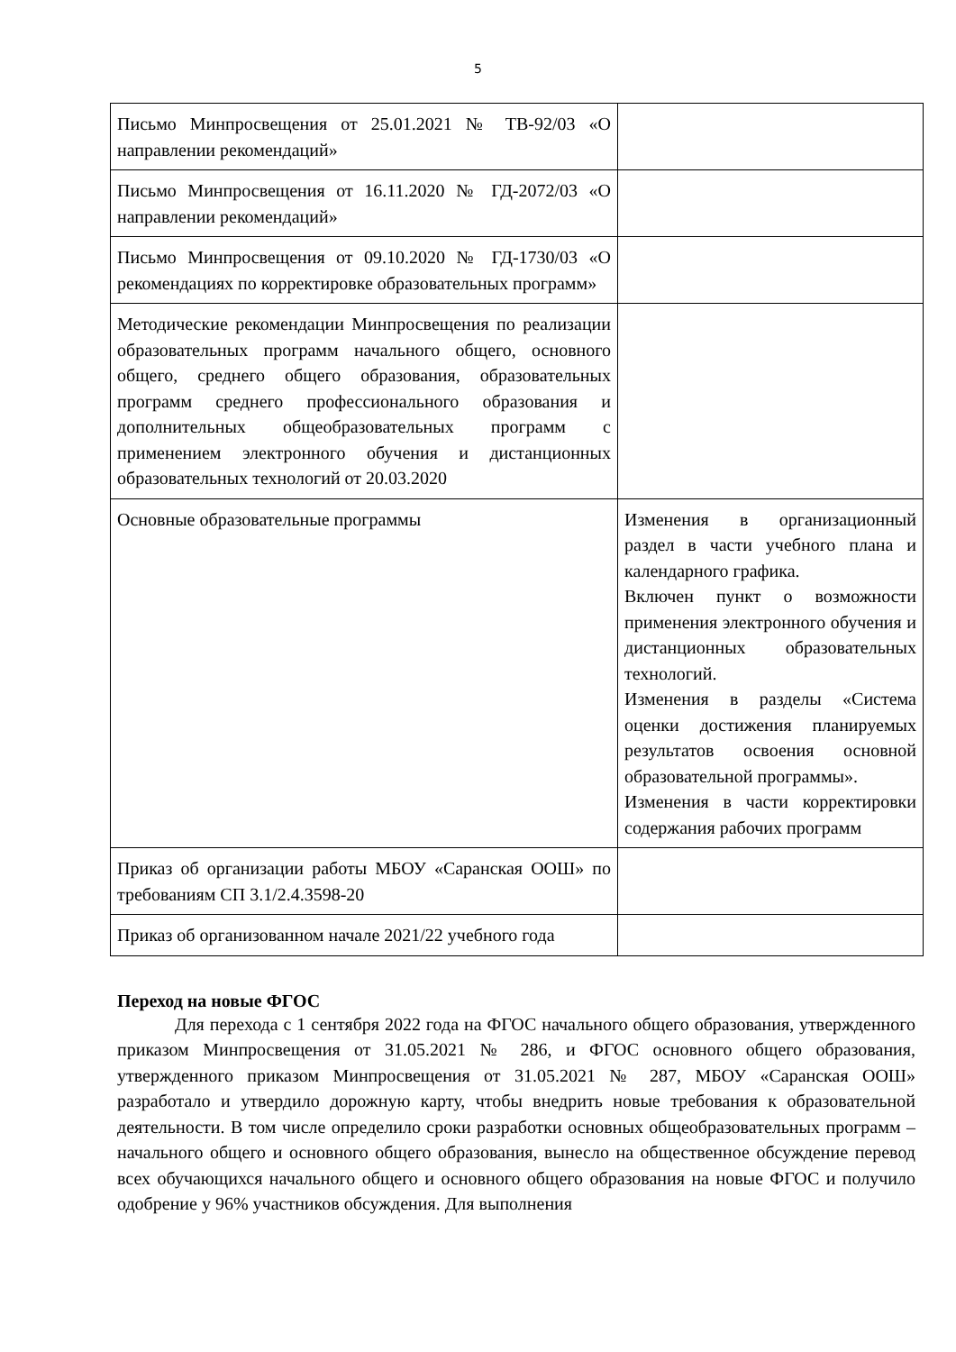5
| Письмо Минпросвещения от 25.01.2021 № ТВ-92/03 «О направлении рекомендаций» | |
| Письмо Минпросвещения от 16.11.2020 № ГД-2072/03 «О направлении рекомендаций» | |
| Письмо Минпросвещения от 09.10.2020 № ГД-1730/03 «О рекомендациях по корректировке образовательных программ» | |
| Методические рекомендации Минпросвещения по реализации образовательных программ начального общего, основного общего, среднего общего образования, образовательных программ среднего профессионального образования и дополнительных общеобразовательных программ с применением электронного обучения и дистанционных образовательных технологий от 20.03.2020 | |
| Основные образовательные программы | Изменения в организационный раздел в части учебного плана и календарного графика. Включен пункт о возможности применения электронного обучения и дистанционных образовательных технологий. Изменения в разделы «Система оценки достижения планируемых результатов освоения основной образовательной программы». Изменения в части корректировки содержания рабочих программ |
| Приказ об организации работы МБОУ «Саранская ООШ» по требованиям СП 3.1/2.4.3598-20 | |
| Приказ об организованном начале 2021/22 учебного года | |
Переход на новые ФГОС
Для перехода с 1 сентября 2022 года на ФГОС начального общего образования, утвержденного приказом Минпросвещения от 31.05.2021 № 286, и ФГОС основного общего образования, утвержденного приказом Минпросвещения от 31.05.2021 № 287, МБОУ «Саранская ООШ» разработало и утвердило дорожную карту, чтобы внедрить новые требования к образовательной деятельности. В том числе определило сроки разработки основных общеобразовательных программ – начального общего и основного общего образования, вынесло на общественное обсуждение перевод всех обучающихся начального общего и основного общего образования на новые ФГОС и получило одобрение у 96% участников обсуждения. Для выполнения